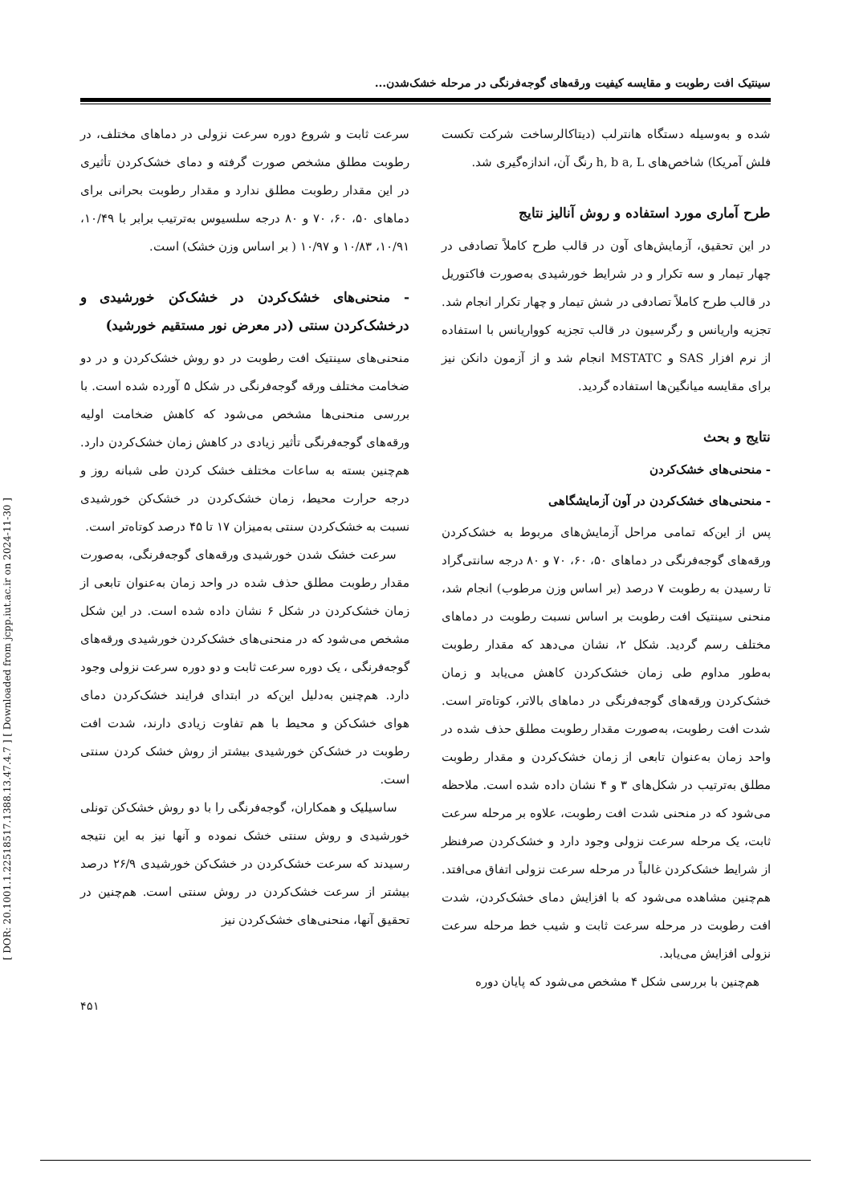سینتیک افت رطوبت و مقایسه کیفیت ورقه‌های گوجه‌فرنگی در مرحله خشک‌شدن...
شده و به‌وسیله دستگاه هانترلب (دیتاکالرساخت شرکت تکست فلش آمریکا) شاخص‌های h, b a, L رنگ آن، اندازه‌گیری شد.
طرح آماری مورد استفاده و روش آنالیز نتایج
در این تحقیق، آزمایش‌های آون در قالب طرح کاملاً تصادفی در چهار تیمار و سه تکرار و در شرایط خورشیدی به‌صورت فاکتوریل در قالب طرح کاملاً تصادفی در شش تیمار و چهار تکرار انجام شد. تجزیه واریانس و رگرسیون در قالب تجزیه کوواریانس با استفاده از نرم افزار SAS و MSTATC انجام شد و از آزمون دانکن نیز برای مقایسه میانگین‌ها استفاده گردید.
نتایج و بحث
- منحنی‌های خشک‌کردن
- منحنی‌های خشک‌کردن در آون آزمایشگاهی
پس از این‌که تمامی مراحل آزمایش‌های مربوط به خشک‌کردن ورقه‌های گوجه‌فرنگی در دماهای ۵۰، ۶۰، ۷۰ و ۸۰ درجه سانتی‌گراد تا رسیدن به رطوبت ۷ درصد (بر اساس وزن مرطوب) انجام شد، منحنی سینتیک افت رطوبت بر اساس نسبت رطوبت در دماهای مختلف رسم گردید. شکل ۲، نشان می‌دهد که مقدار رطوبت به‌طور مداوم طی زمان خشک‌کردن کاهش می‌یابد و زمان خشک‌کردن ورقه‌های گوجه‌فرنگی در دماهای بالاتر، کوتاه‌تر است. شدت افت رطوبت، به‌صورت مقدار رطوبت مطلق حذف شده در واحد زمان به‌عنوان تابعی از زمان خشک‌کردن و مقدار رطوبت مطلق به‌ترتیب در شکل‌های ۳ و ۴ نشان داده شده است. ملاحظه می‌شود که در منحنی شدت افت رطوبت، علاوه بر مرحله سرعت ثابت، یک مرحله سرعت نزولی وجود دارد و خشک‌کردن صرفنظر از شرایط خشک‌کردن غالباً در مرحله سرعت نزولی اتفاق می‌افتد. هم‌چنین مشاهده می‌شود که با افزایش دمای خشک‌کردن، شدت افت رطوبت در مرحله سرعت ثابت و شیب خط مرحله سرعت نزولی افزایش می‌یابد.
هم‌چنین با بررسی شکل ۴ مشخص می‌شود که پایان دوره
سرعت ثابت و شروع دوره سرعت نزولی در دماهای مختلف، در رطوبت مطلق مشخص صورت گرفته و دمای خشک‌کردن تأثیری در این مقدار رطوبت مطلق ندارد و مقدار رطوبت بحرانی برای دماهای ۵۰، ۶۰، ۷۰ و ۸۰ درجه سلسیوس به‌ترتیب برابر با ۱۰/۴۹، ۱۰/۹۱، ۱۰/۸۳ و ۱۰/۹۷ ( بر اساس وزن خشک) است.
- منحنی‌های خشک‌کردن در خشک‌کن خورشیدی و درخشک‌کردن سنتی (در معرض نور مستقیم خورشید)
منحنی‌های سینتیک افت رطوبت در دو روش خشک‌کردن و در دو ضخامت مختلف ورقه گوجه‌فرنگی در شکل ۵ آورده شده است. با بررسی منحنی‌ها مشخص می‌شود که کاهش ضخامت اولیه ورقه‌های گوجه‌فرنگی تأثیر زیادی در کاهش زمان خشک‌کردن دارد. هم‌چنین بسته به ساعات مختلف خشک کردن طی شبانه روز و درجه حرارت محیط، زمان خشک‌کردن در خشک‌کن خورشیدی نسبت به خشک‌کردن سنتی به‌میزان ۱۷ تا ۴۵ درصد کوتاه‌تر است.
سرعت خشک شدن خورشیدی ورقه‌های گوجه‌فرنگی، به‌صورت مقدار رطوبت مطلق حذف شده در واحد زمان به‌عنوان تابعی از زمان خشک‌کردن در شکل ۶ نشان داده شده است. در این شکل مشخص می‌شود که در منحنی‌های خشک‌کردن خورشیدی ورقه‌های گوجه‌فرنگی ، یک دوره سرعت ثابت و دو دوره سرعت نزولی وجود دارد. هم‌چنین به‌دلیل این‌که در ابتدای فرایند خشک‌کردن دمای هوای خشک‌کن و محیط با هم تفاوت زیادی دارند، شدت افت رطوبت در خشک‌کن خورشیدی بیشتر از روش خشک کردن سنتی است.
ساسیلیک و همکاران، گوجه‌فرنگی را با دو روش خشک‌کن تونلی خورشیدی و روش سنتی خشک نموده و آنها نیز به این نتیجه رسیدند که سرعت خشک‌کردن در خشک‌کن خورشیدی ۲۶/۹ درصد بیشتر از سرعت خشک‌کردن در روش سنتی است. هم‌چنین در تحقیق آنها، منحنی‌های خشک‌کردن نیز
[ DOR: 20.1001.1.22518517.1388.13.47.4.7 ] [ Downloaded from jcpp.iut.ac.ir on 2024-11-30 ]
۴۵۱